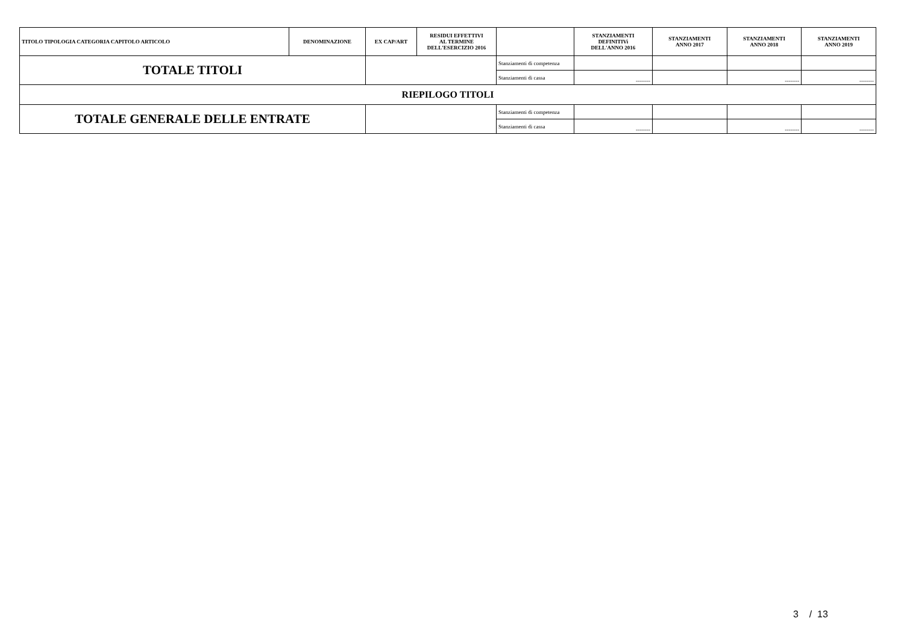| TITOLO TIPOLOGIA CATEGORIA CAPITOLO ARTICOLO | DENOMINAZIONE | EX CAP/ART | RESIDUI EFFETTIVI AL TERMINE DELL'ESERCIZIO 2016 | | STANZIAMENTI DEFINITIVi DELL'ANNO 2016 | STANZIAMENTI ANNO 2017 | STANZIAMENTI ANNO 2018 | STANZIAMENTI ANNO 2019 |
| --- | --- | --- | --- | --- | --- | --- | --- | --- |
| TOTALE TITOLI | | | | Stanziamenti di competenza | | | | |
| | | | | Stanziamenti di cassa | -------- | | -------- | -------- |
| RIEPILOGO TITOLI | | | | | | | | |
| TOTALE GENERALE DELLE ENTRATE | | | | Stanziamenti di competenza | | | | |
| | | | | Stanziamenti di cassa | -------- | | -------- | -------- |
3 / 13